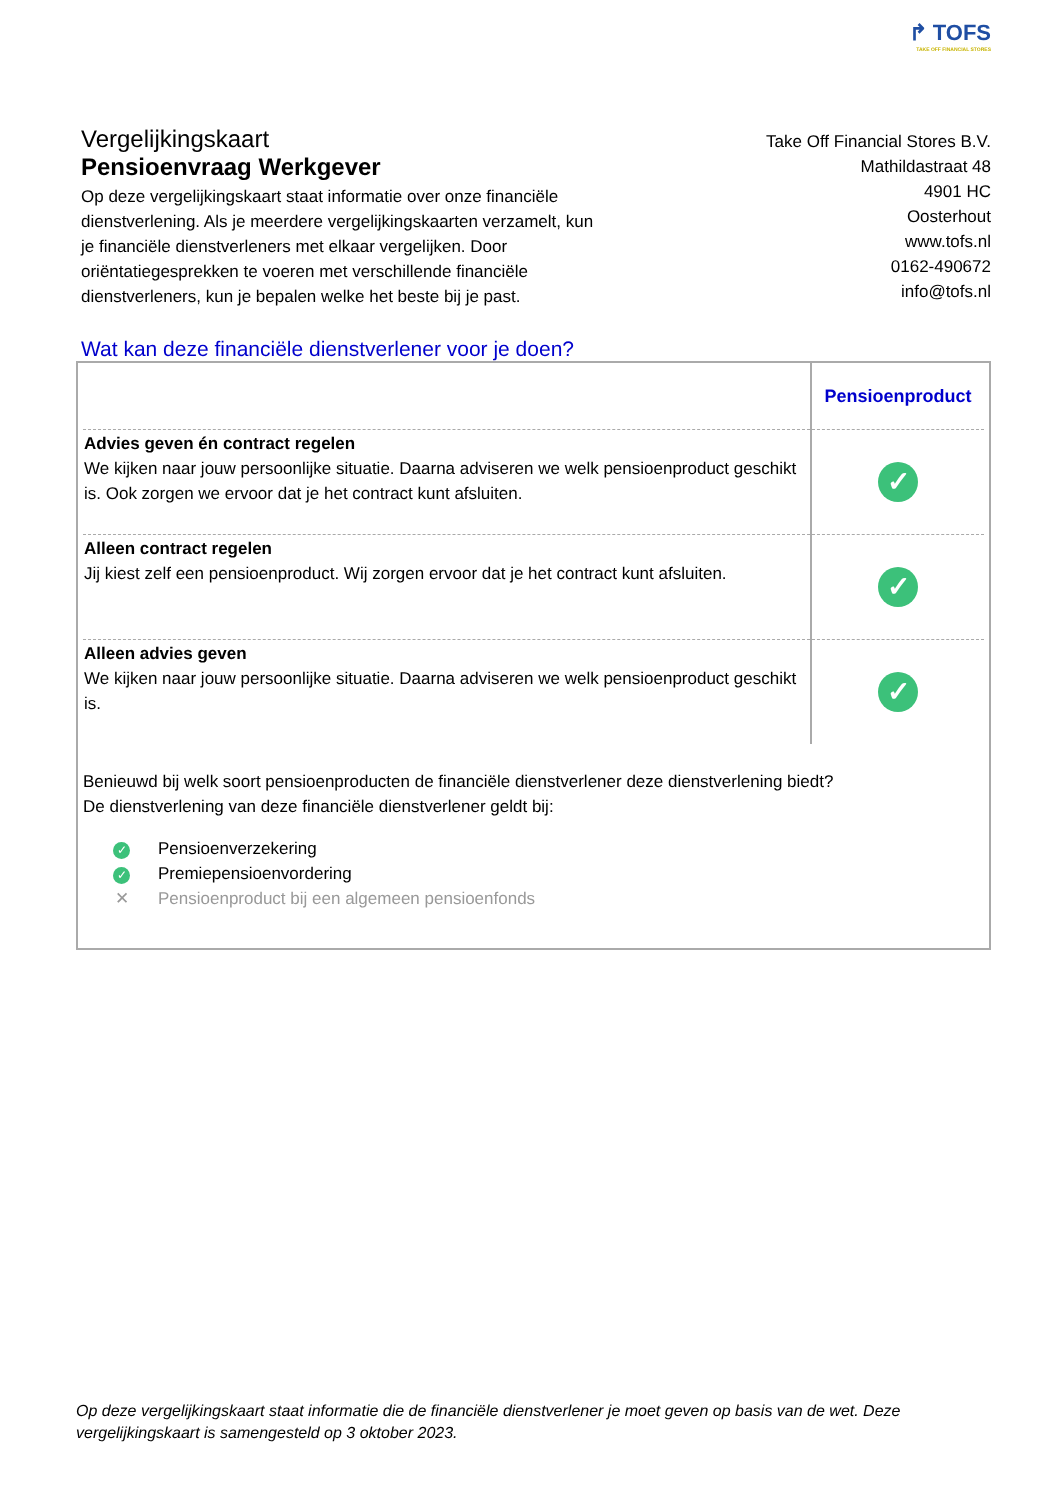↱ TOFS
TAKE OFF FINANCIAL STORES
Vergelijkingskaart
Pensioenvraag Werkgever
Take Off Financial Stores B.V.
Mathildastraat 48
4901 HC
Oosterhout
www.tofs.nl
0162-490672
info@tofs.nl
Op deze vergelijkingskaart staat informatie over onze financiële dienstverlening. Als je meerdere vergelijkingskaarten verzamelt, kun je financiële dienstverleners met elkaar vergelijken. Door oriëntatiegesprekken te voeren met verschillende financiële dienstverleners, kun je bepalen welke het beste bij je past.
Wat kan deze financiële dienstverlener voor je doen?
| | Pensioenproduct |
| --- | --- |
| Advies geven én contract regelen We kijken naar jouw persoonlijke situatie. Daarna adviseren we welk pensioenproduct geschikt is. Ook zorgen we ervoor dat je het contract kunt afsluiten. | ✓ |
| Alleen contract regelen Jij kiest zelf een pensioenproduct. Wij zorgen ervoor dat je het contract kunt afsluiten. | ✓ |
| Alleen advies geven We kijken naar jouw persoonlijke situatie. Daarna adviseren we welk pensioenproduct geschikt is. | ✓ |
Benieuwd bij welk soort pensioenproducten de financiële dienstverlener deze dienstverlening biedt?
De dienstverlening van deze financiële dienstverlener geldt bij:
✓ Pensioenverzekering
✓ Premiepensioenvordering
✕ Pensioenproduct bij een algemeen pensioenfonds
Op deze vergelijkingskaart staat informatie die de financiële dienstverlener je moet geven op basis van de wet. Deze vergelijkingskaart is samengesteld op 3 oktober 2023.